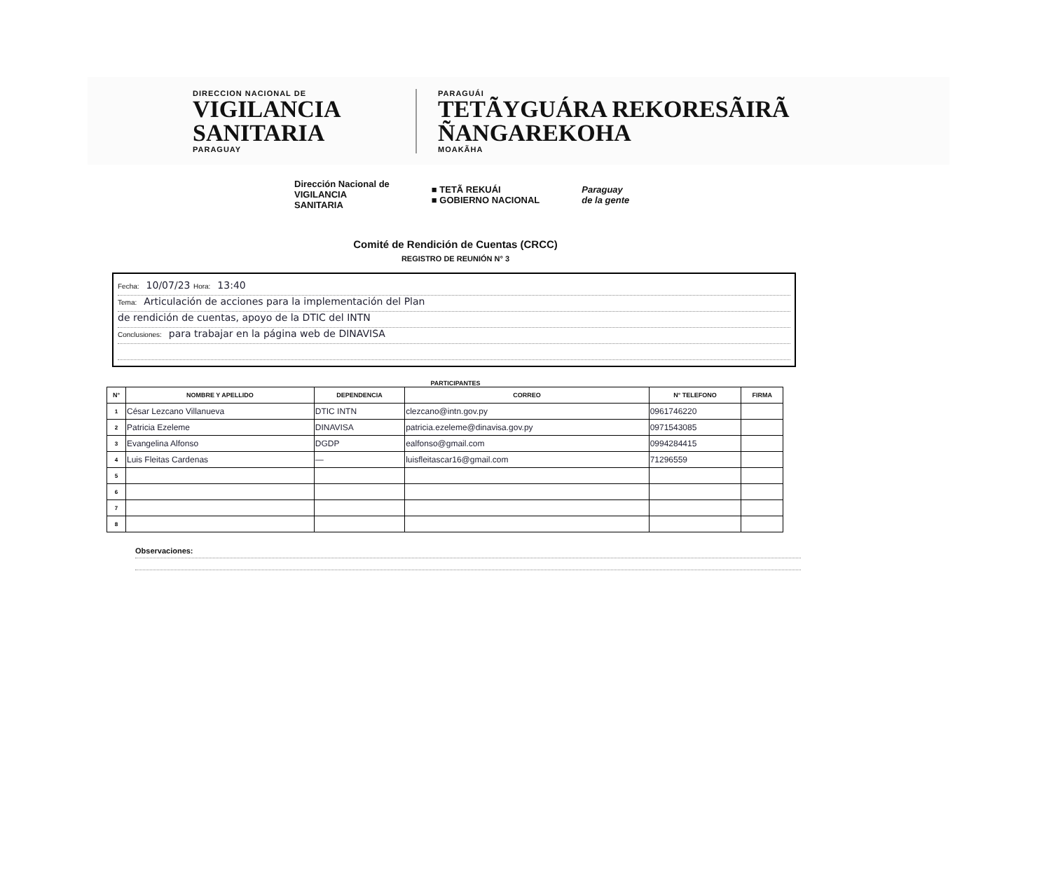DIRECCION NACIONAL DE
VIGILANCIA
SANITARIA
PARAGUAY
PARAGUÁI
TETÃYGUÁRA REKORESÃIRÃ
ÑANGAREKOHA
MOAKÃHA
Dirección Nacional de
VIGILANCIA
SANITARIA
■ TETÃ REKUÁI
■ GOBIERNO NACIONAL
Paraguay
de la gente
Comité de Rendición de Cuentas (CRCC)
REGISTRO DE REUNIÓN N° 3
Fecha: 10/07/23 Hora: 13:40
Tema: Articulación de acciones para la implementación del Plan
de rendición de cuentas, apoyo de la DTIC del INTN
Conclusiones: para trabajar en la página web de DINAVISA
PARTICIPANTES
| N° | NOMBRE Y APELLIDO | DEPENDENCIA | CORREO | N° TELEFONO | FIRMA |
| --- | --- | --- | --- | --- | --- |
| 1 | César Lezcano Villanueva | DTIC INTN | clezcano@intn.gov.py | 0961746220 | |
| 2 | Patricia Ezeleme | DINAVISA | patricia.ezeleme@dinavisa.gov.py | 0971543085 | |
| 3 | Evangelina Alfonso | DGDP | ealfonso@gmail.com | 0994284415 | |
| 4 | Luis Fleitas Cardenas | — | luisfleitascar16@gmail.com | 71296559 | |
| 5 | | | | | |
| 6 | | | | | |
| 7 | | | | | |
| 8 | | | | | |
Observaciones: